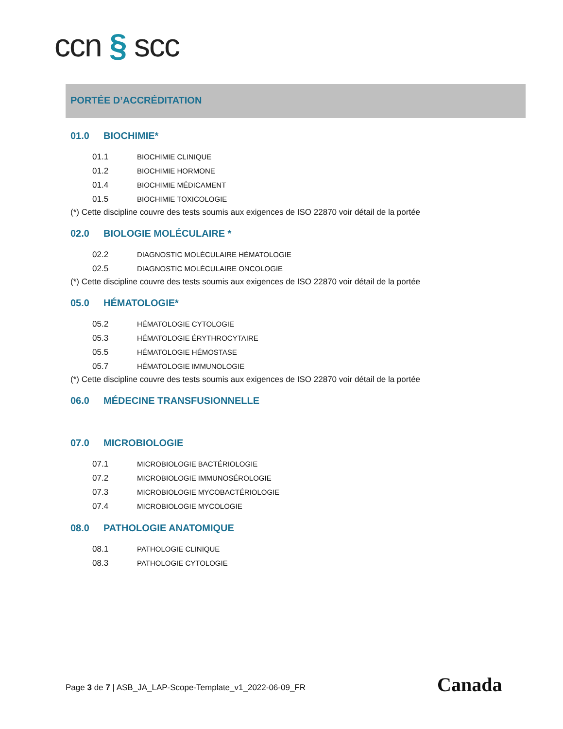ccn § scc
PORTÉE D’ACCRÉDITATION
01.0 BIOCHIMIE*
01.1 BIOCHIMIE CLINIQUE
01.2 BIOCHIMIE HORMONE
01.4 BIOCHIMIE MÉDICAMENT
01.5 BIOCHIMIE TOXICOLOGIE
(*) Cette discipline couvre des tests soumis aux exigences de ISO 22870 voir détail de la portée
02.0 BIOLOGIE MOLÉCULAIRE *
02.2 DIAGNOSTIC MOLÉCULAIRE HÉMATOLOGIE
02.5 DIAGNOSTIC MOLÉCULAIRE ONCOLOGIE
(*) Cette discipline couvre des tests soumis aux exigences de ISO 22870 voir détail de la portée
05.0 HÉMATOLOGIE*
05.2 HÉMATOLOGIE CYTOLOGIE
05.3 HÉMATOLOGIE ÉRYTHROCYTAIRE
05.5 HÉMATOLOGIE HÉMOSTASE
05.7 HÉMATOLOGIE IMMUNOLOGIE
(*) Cette discipline couvre des tests soumis aux exigences de ISO 22870 voir détail de la portée
06.0 MÉDECINE TRANSFUSIONNELLE
07.0 MICROBIOLOGIE
07.1 MICROBIOLOGIE BACTÉRIOLOGIE
07.2 MICROBIOLOGIE IMMUNOSÉROLOGIE
07.3 MICROBIOLOGIE MYCOBACTÉRIOLOGIE
07.4 MICROBIOLOGIE MYCOLOGIE
08.0 PATHOLOGIE ANATOMIQUE
08.1 PATHOLOGIE CLINIQUE
08.3 PATHOLOGIE CYTOLOGIE
Page 3 de 7 | ASB_JA_LAP-Scope-Template_v1_2022-06-09_FR
Canada